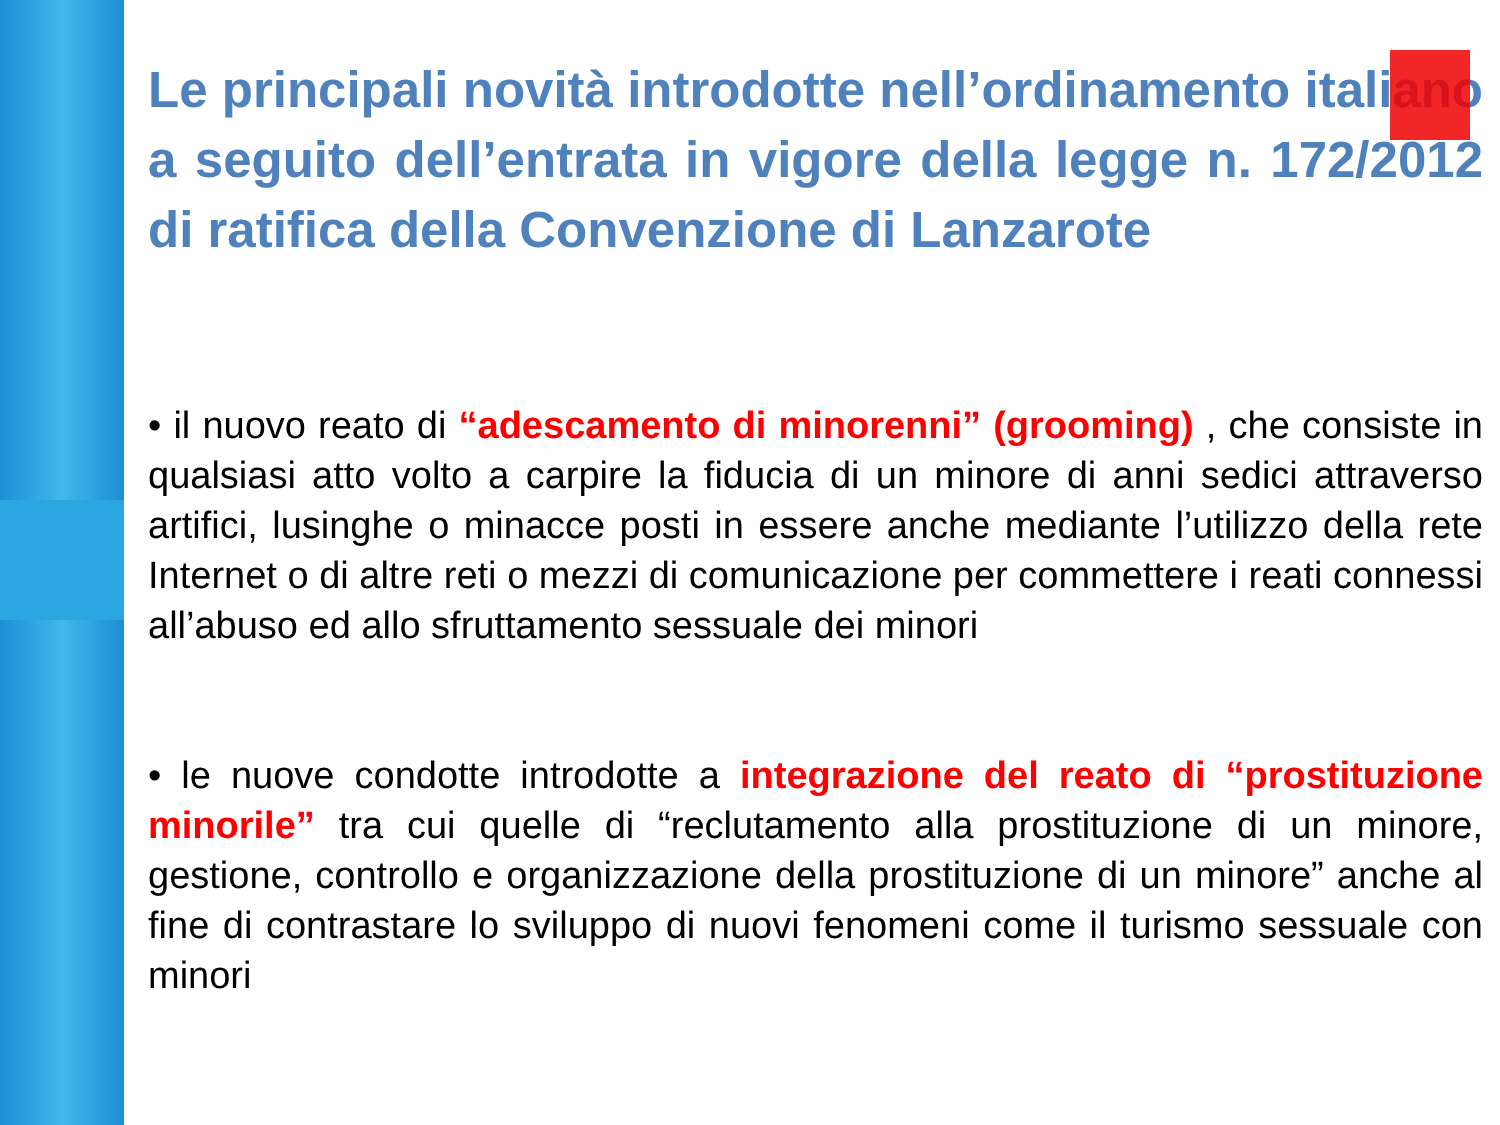Le principali novità introdotte nell’ordinamento italiano a seguito dell’entrata in vigore della legge n. 172/2012 di ratifica della Convenzione di Lanzarote
• il nuovo reato di “adescamento di minorenni” (grooming) , che consiste in qualsiasi atto volto a carpire la fiducia di un minore di anni sedici attraverso artifici, lusinghe o minacce posti in essere anche mediante l’utilizzo della rete Internet o di altre reti o mezzi di comunicazione per commettere i reati connessi all’abuso ed allo sfruttamento sessuale dei minori
• le nuove condotte introdotte a integrazione del reato di “prostituzione minorile” tra cui quelle di “reclutamento alla prostituzione di un minore, gestione, controllo e organizzazione della prostituzione di un minore” anche al fine di contrastare lo sviluppo di nuovi fenomeni come il turismo sessuale con minori